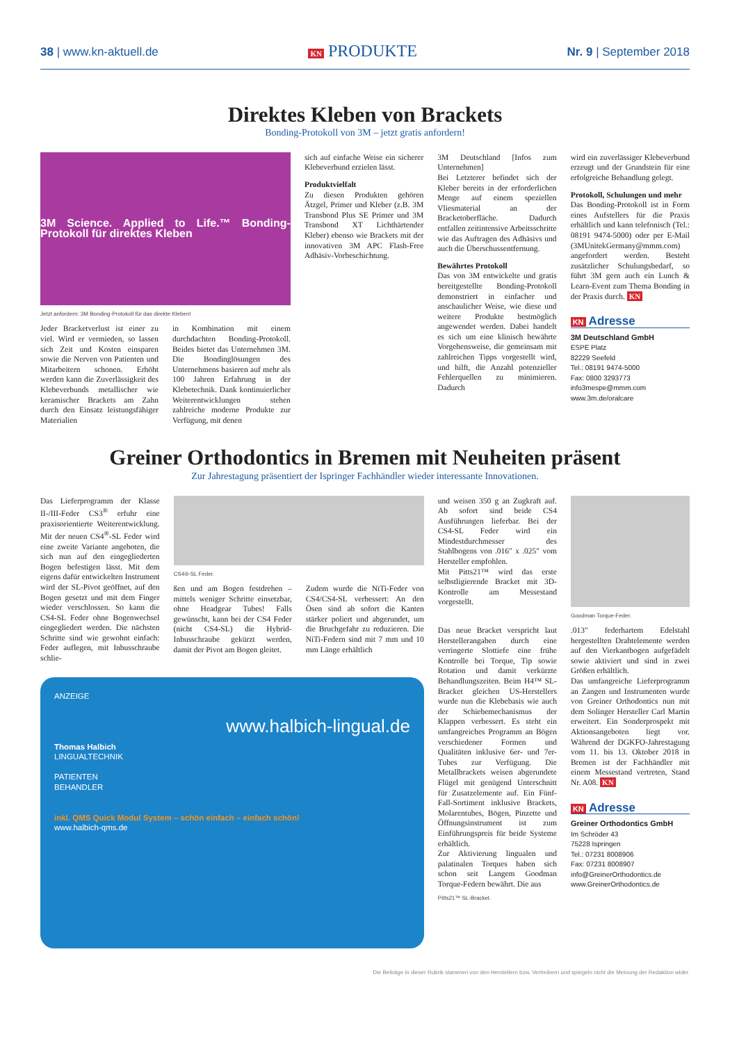38 | www.kn-aktuell.de KN PRODUKTE Nr. 9 | September 2018
Direktes Kleben von Brackets
Bonding-Protokoll von 3M – jetzt gratis anfordern!
3M Science. Applied to Life.™ Bonding-Protokoll für direktes Kleben
Jetzt anfordern: 3M Bonding-Protokoll für das direkte Kleben!
Jeder Bracketverlust ist einer zu viel. Wird er vermieden, so lassen sich Zeit und Kosten einsparen sowie die Nerven von Patienten und Mitarbeitern schonen. Erhöht werden kann die Zuverlässigkeit des Klebeverbunds metallischer wie keramischer Brackets am Zahn durch den Einsatz leistungsfähiger Materialien
in Kombination mit einem durchdachten Bonding-Protokoll. Beides bietet das Unternehmen 3M. Die Bondinglösungen des Unternehmens basieren auf mehr als 100 Jahren Erfahrung in der Klebetechnik. Dank kontinuierlicher Weiterentwicklungen stehen zahlreiche moderne Produkte zur Verfügung, mit denen
sich auf einfache Weise ein sicherer Klebeverbund erzielen lässt.
Produktvielfalt
Zu diesen Produkten gehören Ätzgel, Primer und Kleber (z.B. 3M Transbond Plus SE Primer und 3M Transbond XT Lichthärtender Kleber) ebenso wie Brackets mit der innovativen 3M APC Flash-Free Adhäsiv-Vorbeschichtung.
3M Deutschland [Infos zum Unternehmen]
Bei Letzterer befindet sich der Kleber bereits in der erforderlichen Menge auf einem speziellen Vliesmaterial an der Bracketoberfläche. Dadurch entfallen zeitintensive Arbeitsschritte wie das Auftragen des Adhäsivs und auch die Überschussentfernung.
Bewährtes Protokoll
Das von 3M entwickelte und gratis bereitgestellte Bonding-Protokoll demonstriert in einfacher und anschaulicher Weise, wie diese und weitere Produkte bestmöglich angewendet werden. Dabei handelt es sich um eine klinisch bewährte Vorgehensweise, die gemeinsam mit zahlreichen Tipps vorgestellt wird, und hilft, die Anzahl potenzieller Fehlerquellen zu minimieren. Dadurch
wird ein zuverlässiger Klebeverbund erzeugt und der Grundstein für eine erfolgreiche Behandlung gelegt.
Protokoll, Schulungen und mehr
Das Bonding-Protokoll ist in Form eines Aufstellers für die Praxis erhältlich und kann telefonisch (Tel.: 08191 9474-5000) oder per E-Mail (3MUnitekGermany@mmm.com) angefordert werden. Besteht zusätzlicher Schulungsbedarf, so führt 3M gern auch ein Lunch & Learn-Event zum Thema Bonding in der Praxis durch. KN
KN Adresse
3M Deutschland GmbH
ESPE Platz
82229 Seefeld
Tel.: 08191 9474-5000
Fax: 0800 3293773
info3mespe@mmm.com
www.3m.de/oralcare
Greiner Orthodontics in Bremen mit Neuheiten präsent
Zur Jahrestagung präsentiert der Ispringer Fachhändler wieder interessante Innovationen.
Das Lieferprogramm der Klasse II-/III-Feder CS3<sup>®</sup> erfuhr eine praxisorientierte Weiterentwicklung. Mit der neuen CS4<sup>®</sup>-SL Feder wird eine zweite Variante angeboten, die sich nun auf den eingegliederten Bogen befestigen lässt. Mit dem eigens dafür entwickelten Instrument wird der SL-Pivot geöffnet, auf den Bogen gesetzt und mit dem Finger wieder verschlossen. So kann die CS4-SL Feder ohne Bogenwechsel eingegliedert werden. Die nächsten Schritte sind wie gewohnt einfach: Feder auflegen, mit Inbusschraube schlie-
CS4®-SL Feder.
ßen und am Bogen festdrehen – mittels weniger Schritte einsetzbar, ohne Headgear Tubes! Falls gewünscht, kann bei der CS4 Feder (nicht CS4-SL) die Hybrid-Inbusschraube gekürzt werden, damit der Pivot am Bogen gleitet.
Zudem wurde die NiTi-Feder von CS4/CS4-SL verbessert: An den Ösen sind ab sofort die Kanten stärker poliert und abgerundet, um die Bruchgefahr zu reduzieren. Die NiTi-Federn sind mit 7 mm und 10 mm Länge erhältlich
ANZEIGE
www.halbich-lingual.de
Thomas Halbich
LINGUALTECHNIK
PATIENTEN
BEHANDLER
inkl. QMS Quick Modul System – schön einfach – einfach schön!
www.halbich-qms.de
und weisen 350 g an Zugkraft auf. Ab sofort sind beide CS4 Ausführungen lieferbar. Bei der CS4-SL Feder wird ein Mindestdurchmesser des Stahlbogens von .016″ x .025″ vom Hersteller empfohlen.
Mit Pitts21™ wird das erste selbstligierende Bracket mit 3D-Kontrolle am Messestand vorgestellt.
Goodman Torque-Feder.
Das neue Bracket verspricht laut Herstellerangaben durch eine verringerte Slottiefe eine frühe Kontrolle bei Torque, Tip sowie Rotation und damit verkürzte Behandlungszeiten. Beim H4™ SL-Bracket gleichen US-Herstellers wurde nun die Klebebasis wie auch der Schiebemechanismus der Klappen verbessert. Es steht ein umfangreiches Programm an Bögen verschiedener Formen und Qualitäten inklusive 6er- und 7er-Tubes zur Verfügung. Die Metallbrackets weisen abgerundete Flügel mit genügend Unterschnitt für Zusatzelemente auf. Ein Fünf-Fall-Sortiment inklusive Brackets, Molarentubes, Bögen, Pinzette und Öffnungsinstrument ist zum Einführungspreis für beide Systeme erhältlich.
Zur Aktivierung lingualen und palatinalen Torques haben sich schon seit Langem Goodman Torque-Federn bewährt. Die aus
Pitts21™ SL-Bracket.
.013″ federhartem Edelstahl hergestellten Drahtelemente werden auf den Vierkantbogen aufgefädelt sowie aktiviert und sind in zwei Größen erhältlich.
Das umfangreiche Lieferprogramm an Zangen und Instrumenten wurde von Greiner Orthodontics nun mit dem Solinger Hersteller Carl Martin erweitert. Ein Sonderprospekt mit Aktionsangeboten liegt vor. Während der DGKFO-Jahrestagung vom 11. bis 13. Oktober 2018 in Bremen ist der Fachhändler mit einem Messestand vertreten, Stand Nr. A08. KN
KN Adresse
Greiner Orthodontics GmbH
Im Schröder 43
75228 Ispringen
Tel.: 07231 8008906
Fax: 07231 8008907
info@GreinerOrthodontics.de
www.GreinerOrthodontics.de
Die Beiträge in dieser Rubrik stammen von den Herstellern bzw. Vertreibern und spiegeln nicht die Meinung der Redaktion wider.